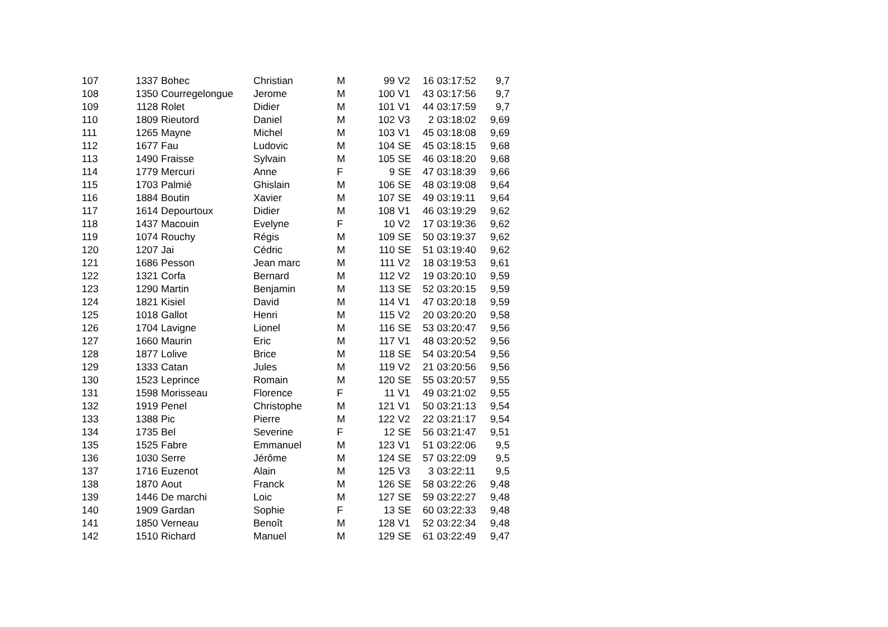| 107 | 1337 | Bohec | Christian | M | 99 | V2 | 16 | 03:17:52 | 9,7 |
| 108 | 1350 | Courregelongue | Jerome | M | 100 | V1 | 43 | 03:17:56 | 9,7 |
| 109 | 1128 | Rolet | Didier | M | 101 | V1 | 44 | 03:17:59 | 9,7 |
| 110 | 1809 | Rieutord | Daniel | M | 102 | V3 | 2 | 03:18:02 | 9,69 |
| 111 | 1265 | Mayne | Michel | M | 103 | V1 | 45 | 03:18:08 | 9,69 |
| 112 | 1677 | Fau | Ludovic | M | 104 | SE | 45 | 03:18:15 | 9,68 |
| 113 | 1490 | Fraisse | Sylvain | M | 105 | SE | 46 | 03:18:20 | 9,68 |
| 114 | 1779 | Mercuri | Anne | F | 9 | SE | 47 | 03:18:39 | 9,66 |
| 115 | 1703 | Palmié | Ghislain | M | 106 | SE | 48 | 03:19:08 | 9,64 |
| 116 | 1884 | Boutin | Xavier | M | 107 | SE | 49 | 03:19:11 | 9,64 |
| 117 | 1614 | Depourtoux | Didier | M | 108 | V1 | 46 | 03:19:29 | 9,62 |
| 118 | 1437 | Macouin | Evelyne | F | 10 | V2 | 17 | 03:19:36 | 9,62 |
| 119 | 1074 | Rouchy | Régis | M | 109 | SE | 50 | 03:19:37 | 9,62 |
| 120 | 1207 | Jai | Cédric | M | 110 | SE | 51 | 03:19:40 | 9,62 |
| 121 | 1686 | Pesson | Jean marc | M | 111 | V2 | 18 | 03:19:53 | 9,61 |
| 122 | 1321 | Corfa | Bernard | M | 112 | V2 | 19 | 03:20:10 | 9,59 |
| 123 | 1290 | Martin | Benjamin | M | 113 | SE | 52 | 03:20:15 | 9,59 |
| 124 | 1821 | Kisiel | David | M | 114 | V1 | 47 | 03:20:18 | 9,59 |
| 125 | 1018 | Gallot | Henri | M | 115 | V2 | 20 | 03:20:20 | 9,58 |
| 126 | 1704 | Lavigne | Lionel | M | 116 | SE | 53 | 03:20:47 | 9,56 |
| 127 | 1660 | Maurin | Eric | M | 117 | V1 | 48 | 03:20:52 | 9,56 |
| 128 | 1877 | Lolive | Brice | M | 118 | SE | 54 | 03:20:54 | 9,56 |
| 129 | 1333 | Catan | Jules | M | 119 | V2 | 21 | 03:20:56 | 9,56 |
| 130 | 1523 | Leprince | Romain | M | 120 | SE | 55 | 03:20:57 | 9,55 |
| 131 | 1598 | Morisseau | Florence | F | 11 | V1 | 49 | 03:21:02 | 9,55 |
| 132 | 1919 | Penel | Christophe | M | 121 | V1 | 50 | 03:21:13 | 9,54 |
| 133 | 1388 | Pic | Pierre | M | 122 | V2 | 22 | 03:21:17 | 9,54 |
| 134 | 1735 | Bel | Severine | F | 12 | SE | 56 | 03:21:47 | 9,51 |
| 135 | 1525 | Fabre | Emmanuel | M | 123 | V1 | 51 | 03:22:06 | 9,5 |
| 136 | 1030 | Serre | Jérôme | M | 124 | SE | 57 | 03:22:09 | 9,5 |
| 137 | 1716 | Euzenot | Alain | M | 125 | V3 | 3 | 03:22:11 | 9,5 |
| 138 | 1870 | Aout | Franck | M | 126 | SE | 58 | 03:22:26 | 9,48 |
| 139 | 1446 | De marchi | Loic | M | 127 | SE | 59 | 03:22:27 | 9,48 |
| 140 | 1909 | Gardan | Sophie | F | 13 | SE | 60 | 03:22:33 | 9,48 |
| 141 | 1850 | Verneau | Benoît | M | 128 | V1 | 52 | 03:22:34 | 9,48 |
| 142 | 1510 | Richard | Manuel | M | 129 | SE | 61 | 03:22:49 | 9,47 |